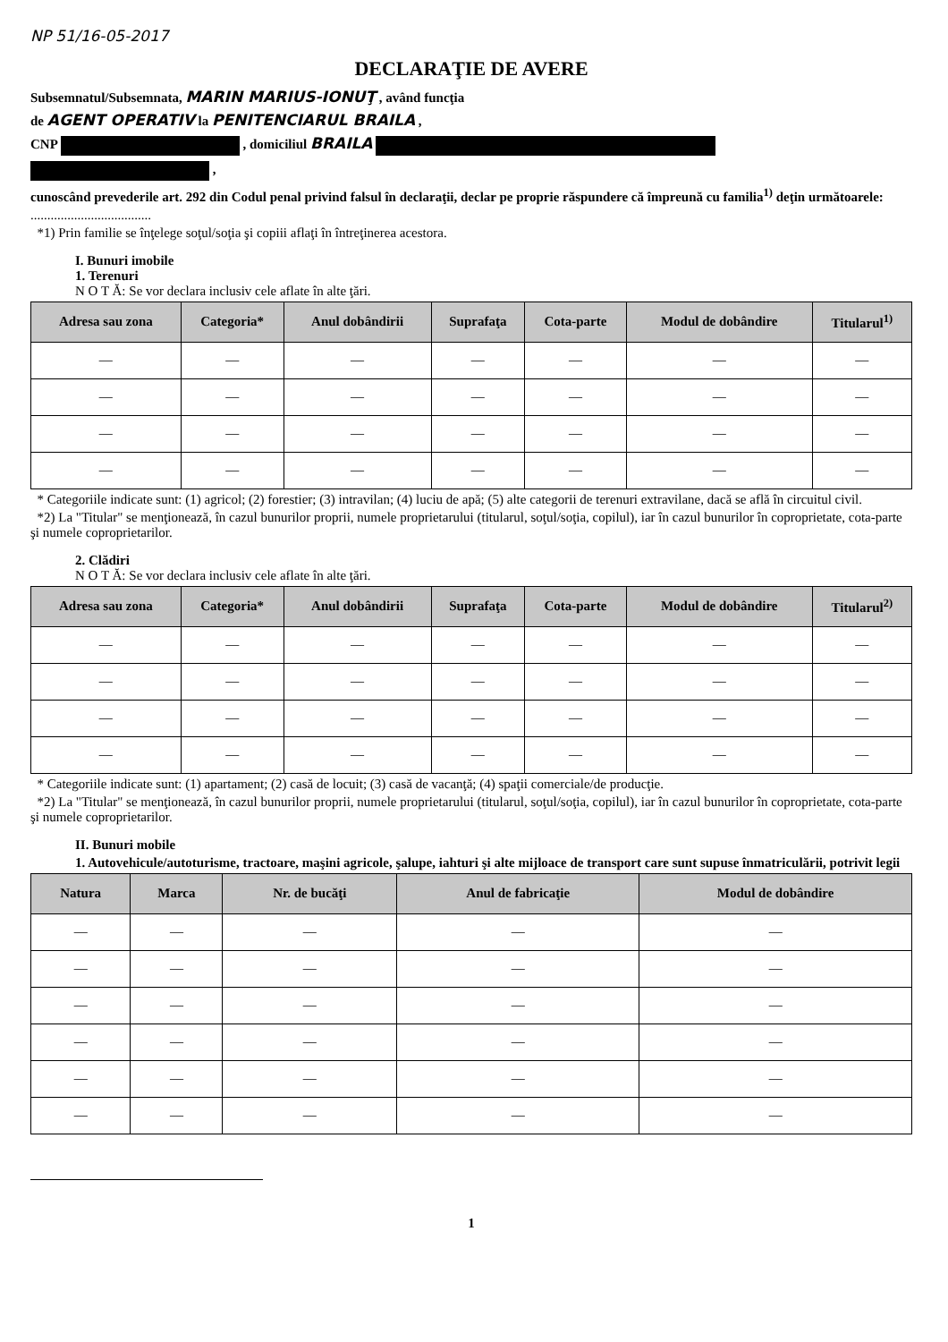NP 51/16-05-2017
DECLARAŢIE DE AVERE
Subsemnatul/Subsemnata, MARIN MARIUS-IONUŢ , având funcţia
de AGENT OPERATIV la PENITENCIARUL BRAILA ,
CNP , domiciliul BRAILA
,
cunoscând prevederile art. 292 din Codul penal privind falsul în declaraţii, declar pe proprie răspundere că împreună cu familia<sup>1)</sup> deţin următoarele:
....................................
*1) Prin familie se înţelege soţul/soţia şi copiii aflaţi în întreţinerea acestora.
I. Bunuri imobile
1. Terenuri
N O T Ă: Se vor declara inclusiv cele aflate în alte ţări.
| Adresa sau zona | Categoria* | Anul dobândirii | Suprafaţa | Cota-parte | Modul de dobândire | Titularul<sup>1)</sup> |
| --- | --- | --- | --- | --- | --- | --- |
| — | — | — | — | — | — | — |
| — | — | — | — | — | — | — |
| — | — | — | — | — | — | — |
| — | — | — | — | — | — | — |
* Categoriile indicate sunt: (1) agricol; (2) forestier; (3) intravilan; (4) luciu de apă; (5) alte categorii de terenuri extravilane, dacă se află în circuitul civil.
*2) La "Titular" se menţionează, în cazul bunurilor proprii, numele proprietarului (titularul, soţul/soţia, copilul), iar în cazul bunurilor în coproprietate, cota-parte şi numele coproprietarilor.
2. Clădiri
N O T Ă: Se vor declara inclusiv cele aflate în alte ţări.
| Adresa sau zona | Categoria* | Anul dobândirii | Suprafaţa | Cota-parte | Modul de dobândire | Titularul<sup>2)</sup> |
| --- | --- | --- | --- | --- | --- | --- |
| — | — | — | — | — | — | — |
| — | — | — | — | — | — | — |
| — | — | — | — | — | — | — |
| — | — | — | — | — | — | — |
* Categoriile indicate sunt: (1) apartament; (2) casă de locuit; (3) casă de vacanţă; (4) spaţii comerciale/de producţie.
*2) La "Titular" se menţionează, în cazul bunurilor proprii, numele proprietarului (titularul, soţul/soţia, copilul), iar în cazul bunurilor în coproprietate, cota-parte şi numele coproprietarilor.
II. Bunuri mobile
1. Autovehicule/autoturisme, tractoare, maşini agricole, şalupe, iahturi şi alte mijloace de transport care sunt supuse înmatriculării, potrivit legii
| Natura | Marca | Nr. de bucăţi | Anul de fabricaţie | Modul de dobândire |
| --- | --- | --- | --- | --- |
| — | — | — | — | — |
| — | — | — | — | — |
| — | — | — | — | — |
| — | — | — | — | — |
| — | — | — | — | — |
| — | — | — | — | — |
1